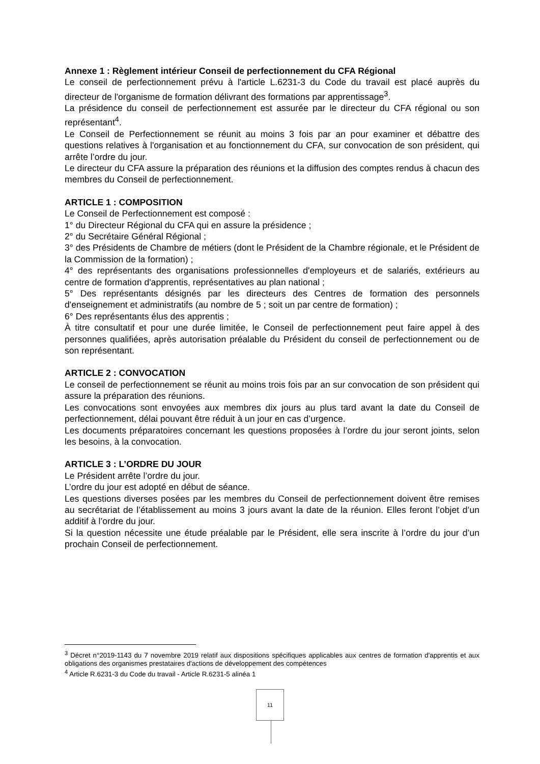Annexe 1 : Règlement intérieur Conseil de perfectionnement du CFA Régional
Le conseil de perfectionnement prévu à l'article L.6231-3 du Code du travail est placé auprès du directeur de l'organisme de formation délivrant des formations par apprentissage<sup>3</sup>.
La présidence du conseil de perfectionnement est assurée par le directeur du CFA régional ou son représentant<sup>4</sup>.
Le Conseil de Perfectionnement se réunit au moins 3 fois par an pour examiner et débattre des questions relatives à l'organisation et au fonctionnement du CFA, sur convocation de son président, qui arrête l’ordre du jour.
Le directeur du CFA assure la préparation des réunions et la diffusion des comptes rendus à chacun des membres du Conseil de perfectionnement.
ARTICLE 1 : COMPOSITION
Le Conseil de Perfectionnement est composé :
1° du Directeur Régional du CFA qui en assure la présidence ;
2° du Secrétaire Général Régional ;
3° des Présidents de Chambre de métiers (dont le Président de la Chambre régionale, et le Président de la Commission de la formation) ;
4° des représentants des organisations professionnelles d'employeurs et de salariés, extérieurs au centre de formation d'apprentis, représentatives au plan national ;
5° Des représentants désignés par les directeurs des Centres de formation des personnels d'enseignement et administratifs (au nombre de 5 ; soit un par centre de formation) ;
6° Des représentants élus des apprentis ;
À titre consultatif et pour une durée limitée, le Conseil de perfectionnement peut faire appel à des personnes qualifiées, après autorisation préalable du Président du conseil de perfectionnement ou de son représentant.
ARTICLE 2 : CONVOCATION
Le conseil de perfectionnement se réunit au moins trois fois par an sur convocation de son président qui assure la préparation des réunions.
Les convocations sont envoyées aux membres dix jours au plus tard avant la date du Conseil de perfectionnement, délai pouvant être réduit à un jour en cas d’urgence.
Les documents préparatoires concernant les questions proposées à l’ordre du jour seront joints, selon les besoins, à la convocation.
ARTICLE 3 : L’ORDRE DU JOUR
Le Président arrête l’ordre du jour.
L’ordre du jour est adopté en début de séance.
Les questions diverses posées par les membres du Conseil de perfectionnement doivent être remises au secrétariat de l’établissement au moins 3 jours avant la date de la réunion. Elles feront l’objet d’un additif à l’ordre du jour.
Si la question nécessite une étude préalable par le Président, elle sera inscrite à l’ordre du jour d’un prochain Conseil de perfectionnement.
<sup>3</sup> Décret n°2019-1143 du 7 novembre 2019 relatif aux dispositions spécifiques applicables aux centres de formation d'apprentis et aux obligations des organismes prestataires d'actions de développement des compétences
<sup>4</sup> Article R.6231-3 du Code du travail - Article R.6231-5 alinéa 1
11